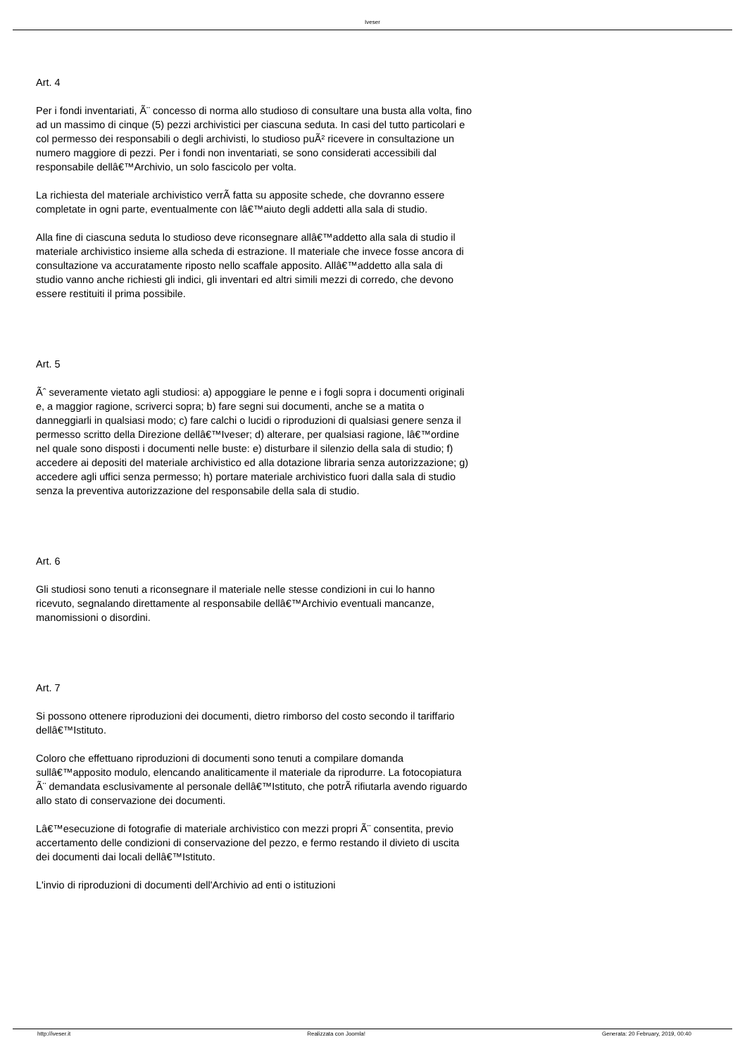Iveser
Art. 4
Per i fondi inventariati, Ã¨ concesso di norma allo studioso di consultare una busta alla volta, fino ad un massimo di cinque (5) pezzi archivistici per ciascuna seduta. In casi del tutto particolari e col permesso dei responsabili o degli archivisti, lo studioso puÃ² ricevere in consultazione un numero maggiore di pezzi. Per i fondi non inventariati, se sono considerati accessibili dal responsabile dellâ€™Archivio, un solo fascicolo per volta.
La richiesta del materiale archivistico verrÃ fatta su apposite schede, che dovranno essere completate in ogni parte, eventualmente con lâ€™aiuto degli addetti alla sala di studio.
Alla fine di ciascuna seduta lo studioso deve riconsegnare allâ€™addetto alla sala di studio il materiale archivistico insieme alla scheda di estrazione. Il materiale che invece fosse ancora di consultazione va accuratamente riposto nello scaffale apposito. Allâ€™addetto alla sala di studio vanno anche richiesti gli indici, gli inventari ed altri simili mezzi di corredo, che devono essere restituiti il prima possibile.
Art. 5
Ãˆ severamente vietato agli studiosi: a) appoggiare le penne e i fogli sopra i documenti originali e, a maggior ragione, scriverci sopra; b) fare segni sui documenti, anche se a matita o danneggiarli in qualsiasi modo; c) fare calchi o lucidi o riproduzioni di qualsiasi genere senza il permesso scritto della Direzione dellâ€™Iveser; d) alterare, per qualsiasi ragione, lâ€™ordine nel quale sono disposti i documenti nelle buste: e) disturbare il silenzio della sala di studio; f) accedere ai depositi del materiale archivistico ed alla dotazione libraria senza autorizzazione; g) accedere agli uffici senza permesso; h) portare materiale archivistico fuori dalla sala di studio senza la preventiva autorizzazione del responsabile della sala di studio.
Art. 6
Gli studiosi sono tenuti a riconsegnare il materiale nelle stesse condizioni in cui lo hanno ricevuto, segnalando direttamente al responsabile dellâ€™Archivio eventuali mancanze, manomissioni o disordini.
Art. 7
Si possono ottenere riproduzioni dei documenti, dietro rimborso del costo secondo il tariffario dellâ€™Istituto.
Coloro che effettuano riproduzioni di documenti sono tenuti a compilare domanda sullâ€™apposito modulo, elencando analiticamente il materiale da riprodurre. La fotocopiatura Ã¨ demandata esclusivamente al personale dellâ€™Istituto, che potrÃ rifiutarla avendo riguardo allo stato di conservazione dei documenti.
Lâ€™esecuzione di fotografie di materiale archivistico con mezzi propri Ã¨ consentita, previo accertamento delle condizioni di conservazione del pezzo, e fermo restando il divieto di uscita dei documenti dai locali dellâ€™Istituto.
L'invio di riproduzioni di documenti dell'Archivio ad enti o istituzioni
http://iveser.it Realizzata con Joomla! Generata: 20 February, 2019, 00:40